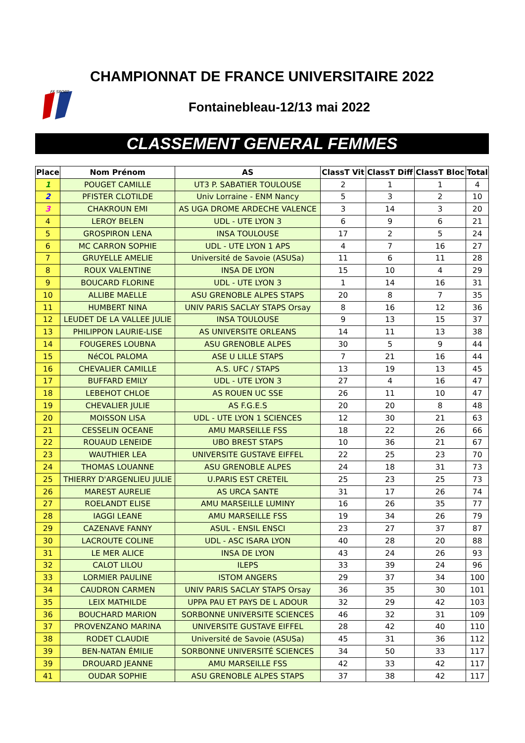CHAMPIONNAT DE FRANCE UNIVERSITAIRE 2022
FF SPORT
Fontainebleau-12/13 mai 2022
CLASSEMENT GENERAL FEMMES
| Place | Nom Prénom | AS | ClassT Vit | ClassT Diff | ClassT Bloc | Total |
| --- | --- | --- | --- | --- | --- | --- |
| 1 | POUGET CAMILLE | UT3 P. SABATIER TOULOUSE | 2 | 1 | 1 | 4 |
| 2 | PFISTER CLOTILDE | Univ Lorraine - ENM Nancy | 5 | 3 | 2 | 10 |
| 3 | CHAKROUN EMI | AS UGA DROME ARDECHE VALENCE | 3 | 14 | 3 | 20 |
| 4 | LEROY BELEN | UDL - UTE LYON 3 | 6 | 9 | 6 | 21 |
| 5 | GROSPIRON LENA | INSA TOULOUSE | 17 | 2 | 5 | 24 |
| 6 | MC CARRON SOPHIE | UDL - UTE LYON 1 APS | 4 | 7 | 16 | 27 |
| 7 | GRUYELLE AMELIE | Université de Savoie (ASUSa) | 11 | 6 | 11 | 28 |
| 8 | ROUX VALENTINE | INSA DE LYON | 15 | 10 | 4 | 29 |
| 9 | BOUCARD FLORINE | UDL - UTE LYON 3 | 1 | 14 | 16 | 31 |
| 10 | ALLIBE MAELLE | ASU GRENOBLE ALPES STAPS | 20 | 8 | 7 | 35 |
| 11 | HUMBERT NINA | UNIV PARIS SACLAY STAPS Orsay | 8 | 16 | 12 | 36 |
| 12 | LEUDET DE LA VALLEE JULIE | INSA TOULOUSE | 9 | 13 | 15 | 37 |
| 13 | PHILIPPON LAURIE-LISE | AS UNIVERSITE ORLEANS | 14 | 11 | 13 | 38 |
| 14 | FOUGERES LOUBNA | ASU GRENOBLE ALPES | 30 | 5 | 9 | 44 |
| 15 | NéCOL PALOMA | ASE U LILLE STAPS | 7 | 21 | 16 | 44 |
| 16 | CHEVALIER CAMILLE | A.S. UFC / STAPS | 13 | 19 | 13 | 45 |
| 17 | BUFFARD EMILY | UDL - UTE LYON 3 | 27 | 4 | 16 | 47 |
| 18 | LEBEHOT CHLOE | AS ROUEN UC SSE | 26 | 11 | 10 | 47 |
| 19 | CHEVALIER JULIE | AS F.G.E.S | 20 | 20 | 8 | 48 |
| 20 | MOISSON LISA | UDL - UTE LYON 1 SCIENCES | 12 | 30 | 21 | 63 |
| 21 | CESSELIN OCEANE | AMU MARSEILLE FSS | 18 | 22 | 26 | 66 |
| 22 | ROUAUD LENEIDE | UBO BREST STAPS | 10 | 36 | 21 | 67 |
| 23 | WAUTHIER LEA | UNIVERSITE GUSTAVE EIFFEL | 22 | 25 | 23 | 70 |
| 24 | THOMAS LOUANNE | ASU GRENOBLE ALPES | 24 | 18 | 31 | 73 |
| 25 | THIERRY D'ARGENLIEU JULIE | U.PARIS EST CRETEIL | 25 | 23 | 25 | 73 |
| 26 | MAREST AURELIE | AS URCA SANTE | 31 | 17 | 26 | 74 |
| 27 | ROELANDT ELISE | AMU MARSEILLE LUMINY | 16 | 26 | 35 | 77 |
| 28 | IAGGI LEANE | AMU MARSEILLE FSS | 19 | 34 | 26 | 79 |
| 29 | CAZENAVE FANNY | ASUL - ENSIL ENSCI | 23 | 27 | 37 | 87 |
| 30 | LACROUTE COLINE | UDL - ASC ISARA LYON | 40 | 28 | 20 | 88 |
| 31 | LE MER ALICE | INSA DE LYON | 43 | 24 | 26 | 93 |
| 32 | CALOT LILOU | ILEPS | 33 | 39 | 24 | 96 |
| 33 | LORMIER PAULINE | ISTOM ANGERS | 29 | 37 | 34 | 100 |
| 34 | CAUDRON CARMEN | UNIV PARIS SACLAY STAPS Orsay | 36 | 35 | 30 | 101 |
| 35 | LEIX MATHILDE | UPPA PAU ET PAYS DE L ADOUR | 32 | 29 | 42 | 103 |
| 36 | BOUCHARD MARION | SORBONNE UNIVERSITE SCIENCES | 46 | 32 | 31 | 109 |
| 37 | PROVENZANO MARINA | UNIVERSITE GUSTAVE EIFFEL | 28 | 42 | 40 | 110 |
| 38 | RODET CLAUDIE | Université de Savoie (ASUSa) | 45 | 31 | 36 | 112 |
| 39 | BEN-NATAN ÉMILIE | SORBONNE UNIVERSITÉ SCIENCES | 34 | 50 | 33 | 117 |
| 39 | DROUARD JEANNE | AMU MARSEILLE FSS | 42 | 33 | 42 | 117 |
| 41 | OUDAR SOPHIE | ASU GRENOBLE ALPES STAPS | 37 | 38 | 42 | 117 |